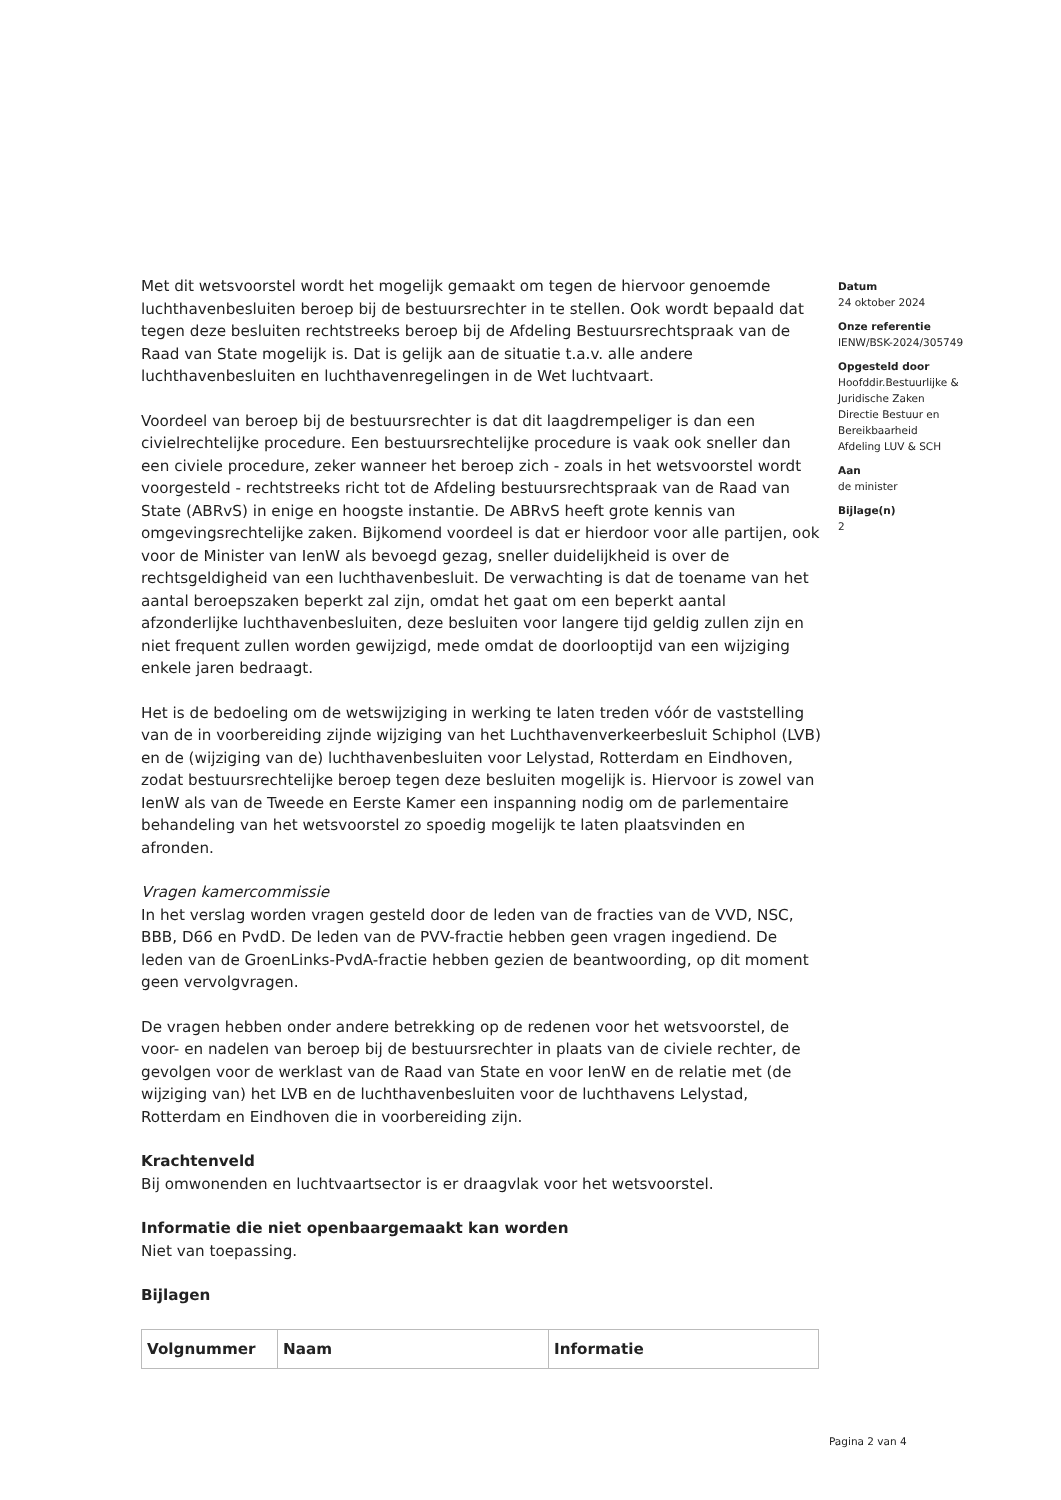Met dit wetsvoorstel wordt het mogelijk gemaakt om tegen de hiervoor genoemde luchthavenbesluiten beroep bij de bestuursrechter in te stellen. Ook wordt bepaald dat tegen deze besluiten rechtstreeks beroep bij de Afdeling Bestuursrechtspraak van de Raad van State mogelijk is. Dat is gelijk aan de situatie t.a.v. alle andere luchthavenbesluiten en luchthavenregelingen in de Wet luchtvaart.
Voordeel van beroep bij de bestuursrechter is dat dit laagdrempeliger is dan een civielrechtelijke procedure. Een bestuursrechtelijke procedure is vaak ook sneller dan een civiele procedure, zeker wanneer het beroep zich - zoals in het wetsvoorstel wordt voorgesteld - rechtstreeks richt tot de Afdeling bestuursrechtspraak van de Raad van State (ABRvS) in enige en hoogste instantie. De ABRvS heeft grote kennis van omgevingsrechtelijke zaken. Bijkomend voordeel is dat er hierdoor voor alle partijen, ook voor de Minister van IenW als bevoegd gezag, sneller duidelijkheid is over de rechtsgeldigheid van een luchthavenbesluit. De verwachting is dat de toename van het aantal beroepszaken beperkt zal zijn, omdat het gaat om een beperkt aantal afzonderlijke luchthavenbesluiten, deze besluiten voor langere tijd geldig zullen zijn en niet frequent zullen worden gewijzigd, mede omdat de doorlooptijd van een wijziging enkele jaren bedraagt.
Het is de bedoeling om de wetswijziging in werking te laten treden vóór de vaststelling van de in voorbereiding zijnde wijziging van het Luchthavenverkeerbesluit Schiphol (LVB) en de (wijziging van de) luchthavenbesluiten voor Lelystad, Rotterdam en Eindhoven, zodat bestuursrechtelijke beroep tegen deze besluiten mogelijk is. Hiervoor is zowel van IenW als van de Tweede en Eerste Kamer een inspanning nodig om de parlementaire behandeling van het wetsvoorstel zo spoedig mogelijk te laten plaatsvinden en afronden.
Vragen kamercommissie
In het verslag worden vragen gesteld door de leden van de fracties van de VVD, NSC, BBB, D66 en PvdD. De leden van de PVV-fractie hebben geen vragen ingediend. De leden van de GroenLinks-PvdA-fractie hebben gezien de beantwoording, op dit moment geen vervolgvragen.
De vragen hebben onder andere betrekking op de redenen voor het wetsvoorstel, de voor- en nadelen van beroep bij de bestuursrechter in plaats van de civiele rechter, de gevolgen voor de werklast van de Raad van State en voor IenW en de relatie met (de wijziging van) het LVB en de luchthavenbesluiten voor de luchthavens Lelystad, Rotterdam en Eindhoven die in voorbereiding zijn.
Krachtenveld
Bij omwonenden en luchtvaartsector is er draagvlak voor het wetsvoorstel.
Informatie die niet openbaargemaakt kan worden
Niet van toepassing.
Bijlagen
| Volgnummer | Naam | Informatie |
| --- | --- | --- |
Datum
24 oktober 2024
Onze referentie
IENW/BSK-2024/305749
Opgesteld door
Hoofddir.Bestuurlijke & Juridische Zaken
Directie Bestuur en Bereikbaarheid
Afdeling LUV & SCH
Aan
de minister
Bijlage(n)
2
Pagina 2 van 4